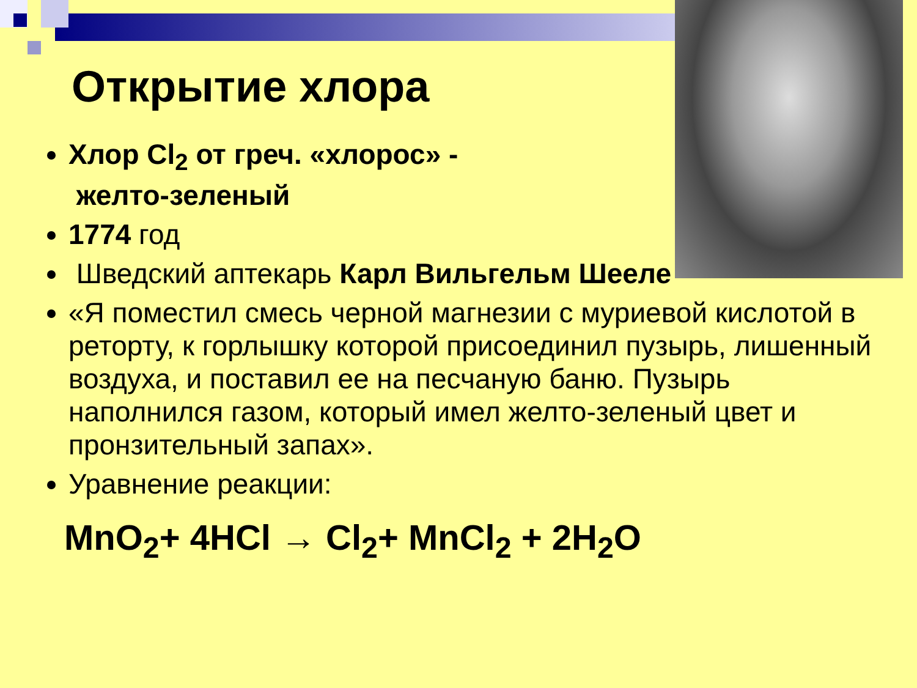Открытие хлора
Хлор Cl<sub>2</sub> от греч. «хлорос» -
желто-зеленый
1774 год
Шведский аптекарь Карл Вильгельм Шееле
«Я поместил смесь черной магнезии с муриевой кислотой в реторту, к горлышку которой присоединил пузырь, лишенный воздуха, и поставил ее на песчаную баню. Пузырь наполнился газом, который имел желто-зеленый цвет и пронзительный запах».
Уравнение реакции:
MnO<sub>2</sub>+ 4HCl → Cl<sub>2</sub>+ MnCl<sub>2</sub> + 2H<sub>2</sub>O